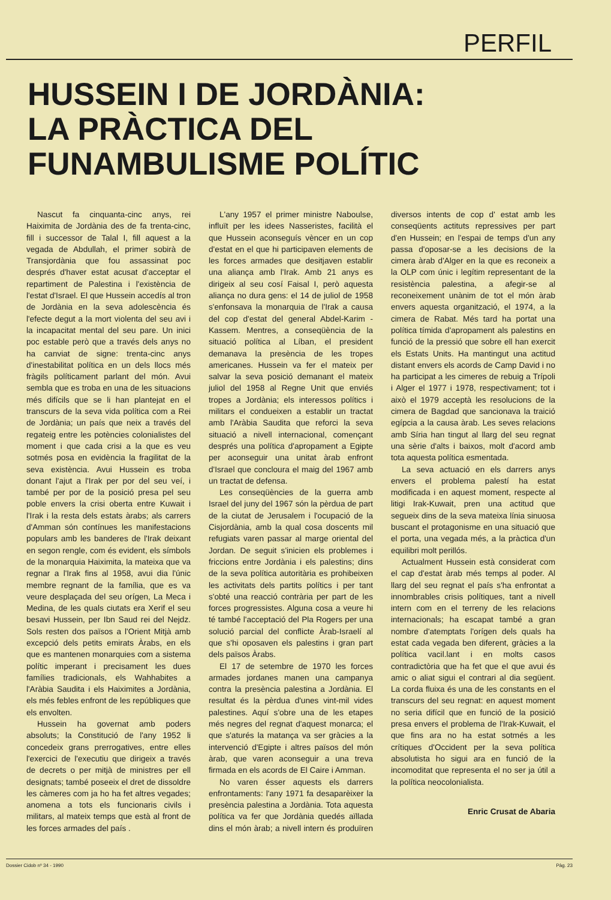PERFIL
HUSSEIN I DE JORDÀNIA:
LA PRÀCTICA DEL
FUNAMBULISME POLÍTIC
Nascut fa cinquanta-cinc anys, rei Haiximita de Jordània des de fa trenta-cinc, fill i successor de Talal I, fill aquest a la vegada de Abdullah, el primer sobirà de Transjordània que fou assassinat poc després d'haver estat acusat d'acceptar el repartiment de Palestina i l'existència de l'estat d'Israel. El que Hussein accedís al tron de Jordània en la seva adolescència és l'efecte degut a la mort violenta del seu avi i la incapacitat mental del seu pare. Un inici poc estable però que a través dels anys no ha canviat de signe: trenta-cinc anys d'inestabilitat política en un dels llocs més fràgils políticament parlant del món. Avui sembla que es troba en una de les situacions més difícils que se li han plantejat en el transcurs de la seva vida política com a Rei de Jordània; un país que neix a través del regateig entre les potències colonialistes del moment i que cada crisi a la que es veu sotmés posa en evidència la fragilitat de la seva existència. Avui Hussein es troba donant l'ajut a l'Irak per por del seu veí, i també per por de la posició presa pel seu poble envers la crisi oberta entre Kuwait i l'Irak i la resta dels estats àrabs; als carrers d'Amman són contínues les manifestacions populars amb les banderes de l'Irak deixant en segon rengle, com és evident, els símbols de la monarquia Haiximita, la mateixa que va regnar a l'Irak fins al 1958, avui dia l'únic membre regnant de la família, que es va veure desplaçada del seu orígen, La Meca i Medina, de les quals ciutats era Xerif el seu besavi Hussein, per Ibn Saud rei del Nejdz. Sols resten dos països a l'Orient Mitjà amb excepció dels petits emirats Àrabs, en els que es mantenen monarquies com a sistema polític imperant i precisament les dues famílies tradicionals, els Wahhabites a l'Aràbia Saudita i els Haiximites a Jordània, els més febles enfront de les repúbliques que els envolten.
Hussein ha governat amb poders absoluts; la Constitució de l'any 1952 li concedeix grans prerrogatives, entre elles l'exercici de l'executiu que dirigeix a través de decrets o per mitjà de ministres per ell designats; també poseeix el dret de dissoldre les càmeres com ja ho ha fet altres vegades; anomena a tots els funcionaris civils i militars, al mateix temps que està al front de les forces armades del país .
L'any 1957 el primer ministre Naboulse, influït per les idees Nasseristes, facilità el que Hussein aconseguís vèncer en un cop d'estat en el que hi participaven elements de les forces armades que desitjaven establir una aliança amb l'Irak. Amb 21 anys es dirigeix al seu cosí Faisal I, però aquesta aliança no dura gens: el 14 de juliol de 1958 s'enfonsava la monarquia de l'Irak a causa del cop d'estat del general Abdel-Karim -Kassem. Mentres, a conseqüència de la situació política al Líban, el president demanava la presència de les tropes americanes. Hussein va fer el mateix per salvar la seva posició demanant el mateix juliol del 1958 al Regne Unit que enviés tropes a Jordània; els interessos polítics i militars el condueixen a establir un tractat amb l'Aràbia Saudita que reforci la seva situació a nivell internacional, començant després una política d'apropament a Egipte per aconseguir una unitat àrab enfront d'Israel que concloura el maig del 1967 amb un tractat de defensa.
Les conseqüències de la guerra amb Israel del juny del 1967 són la pèrdua de part de la ciutat de Jerusalem i l'ocupació de la Cisjordània, amb la qual cosa doscents mil refugiats varen passar al marge oriental del Jordan. De seguit s'inicien els problemes i friccions entre Jordània i els palestins; dins de la seva política autoritària es prohibeixen les activitats dels partits polítics i per tant s'obté una reacció contrària per part de les forces progressistes. Alguna cosa a veure hi té també l'acceptació del Pla Rogers per una solució parcial del conflicte Àrab-Israelí al que s'hi oposaven els palestins i gran part dels països Àrabs.
El 17 de setembre de 1970 les forces armades jordanes manen una campanya contra la presència palestina a Jordània. El resultat és la pèrdua d'unes vint-mil vides palestines. Aquí s'obre una de les etapes més negres del regnat d'aquest monarca; el que s'aturés la matança va ser gràcies a la intervenció d'Egipte i altres països del món àrab, que varen aconseguir a una treva firmada en els acords de El Caire i Amman.
No varen ésser aquests els darrers enfrontaments: l'any 1971 fa desaparèixer la presència palestina a Jordània. Tota aquesta política va fer que Jordània quedés aïllada dins el món àrab; a nivell intern és produïren diversos intents de cop d' estat amb les conseqüents actituts repressives per part d'en Hussein; en l'espai de temps d'un any passa d'oposar-se a les decisions de la cimera àrab d'Alger en la que es reconeix a la OLP com únic i legítim representant de la resistència palestina, a afegir-se al reconeixement unànim de tot el món àrab envers aquesta organització, el 1974, a la cimera de Rabat. Més tard ha portat una política tímida d'apropament als palestins en funció de la pressió que sobre ell han exercit els Estats Units. Ha mantingut una actitud distant envers els acords de Camp David i no ha participat a les cimeres de rebuig a Trípoli i Alger el 1977 i 1978, respectivament; tot i això el 1979 acceptà les resolucions de la cimera de Bagdad que sancionava la traició egípcia a la causa àrab. Les seves relacions amb Síria han tingut al llarg del seu regnat una sèrie d'alts i baixos, molt d'acord amb tota aquesta política esmentada.
La seva actuació en els darrers anys envers el problema palestí ha estat modificada i en aquest moment, respecte al litigi Irak-Kuwait, pren una actitud que segueix dins de la seva mateixa línia sinuosa buscant el protagonisme en una situació que el porta, una vegada més, a la pràctica d'un equilibri molt perillós.
Actualment Hussein està considerat com el cap d'estat àrab més temps al poder. Al llarg del seu regnat el país s'ha enfrontat a innombrables crisis polítiques, tant a nivell intern com en el terreny de les relacions internacionals; ha escapat també a gran nombre d'atemptats l'orígen dels quals ha estat cada vegada ben diferent, gràcies a la política vacil.lant i en molts casos contradictòria que ha fet que el que avui és amic o aliat sigui el contrari al dia següent. La corda fluixa és una de les constants en el transcurs del seu regnat: en aquest moment no seria difícil que en funció de la posició presa envers el problema de l'Irak-Kuwait, el que fins ara no ha estat sotmés a les crítiques d'Occident per la seva política absolutista ho sigui ara en funció de la incomoditat que representa el no ser ja útil a la política neocolonialista.
Enric Crusat de Abaria
Dossier Cidob nº 34 - 1990 Pàg. 23